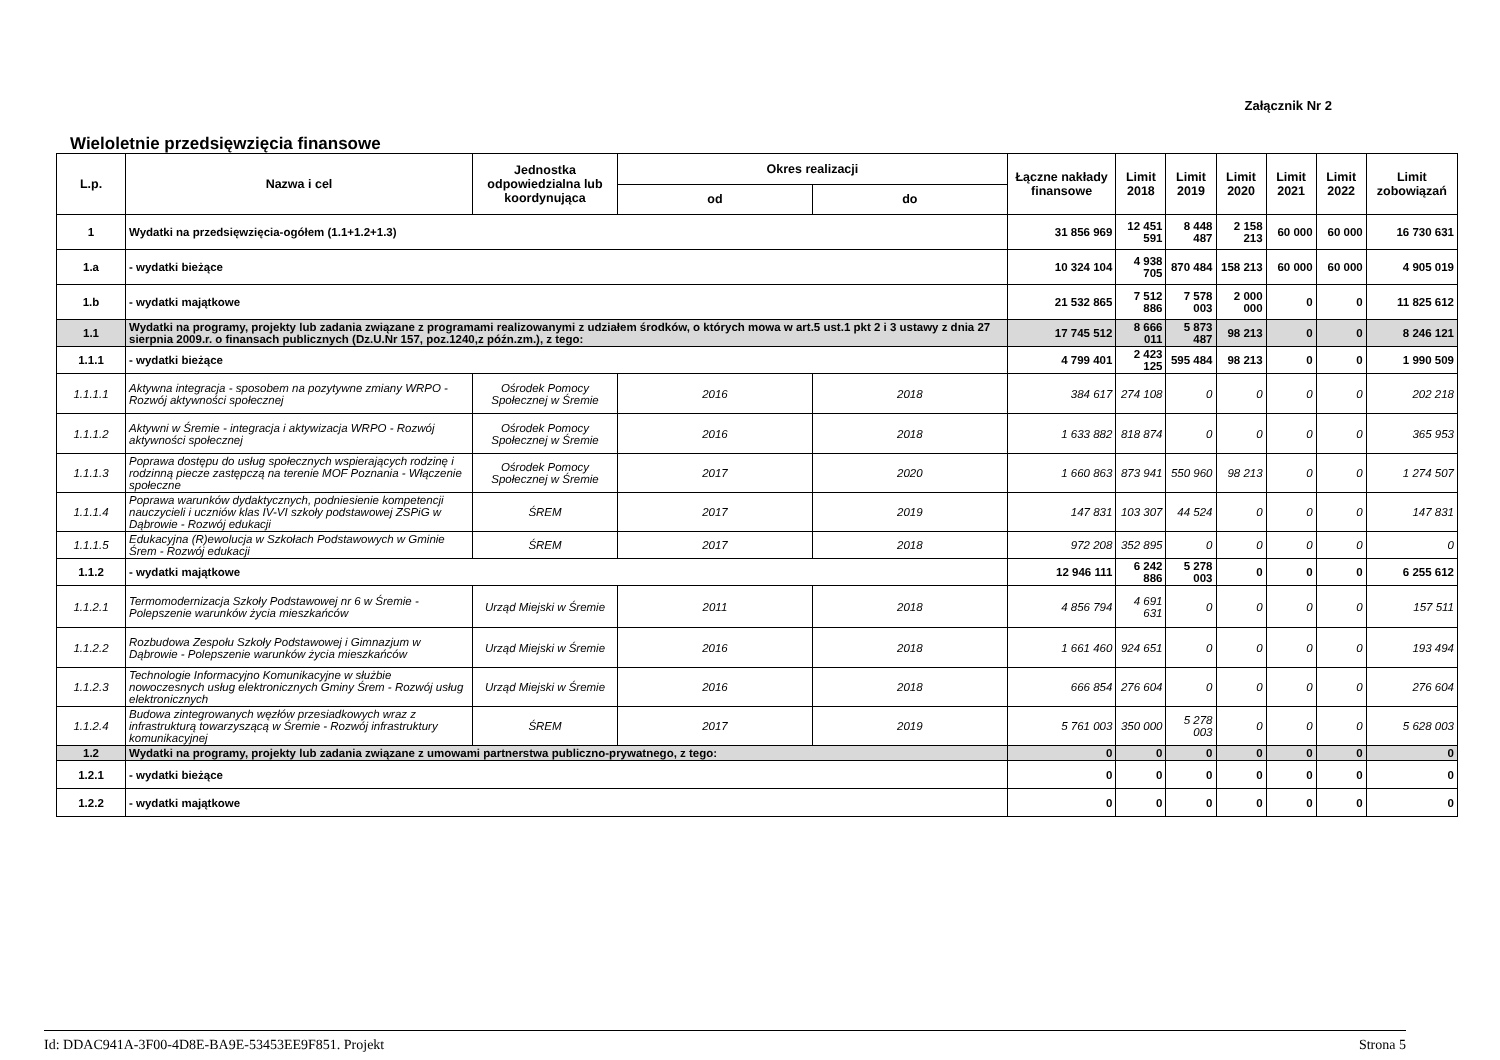Załącznik Nr 2
Wieloletnie przedsięwzięcia finansowe
| L.p. | Nazwa i cel | Jednostka odpowiedzialna lub koordynująca | Okres realizacji | | Łączne nakłady finansowe | Limit 2018 | Limit 2019 | Limit 2020 | Limit 2021 | Limit 2022 | Limit zobowiązań |
| --- | --- | --- | --- | --- | --- | --- | --- | --- | --- | --- | --- |
| | | | od | do | | | | | | | |
| 1 | Wydatki na przedsięwzięcia-ogółem (1.1+1.2+1.3) | | | | 31 856 969 | 12 451 591 | 8 448 487 | 2 158 213 | 60 000 | 60 000 | 16 730 631 |
| 1.a | - wydatki bieżące | | | | 10 324 104 | 4 938 705 | 870 484 | 158 213 | 60 000 | 60 000 | 4 905 019 |
| 1.b | - wydatki majątkowe | | | | 21 532 865 | 7 512 886 | 7 578 003 | 2 000 000 | 0 | 0 | 11 825 612 |
| 1.1 | Wydatki na programy, projekty lub zadania związane z programami realizowanymi z udziałem środków, o których mowa w art.5 ust.1 pkt 2 i 3 ustawy z dnia 27 sierpnia 2009.r. o finansach publicznych (Dz.U.Nr 157, poz.1240,z późn.zm.), z tego: | | | | 17 745 512 | 8 666 011 | 5 873 487 | 98 213 | 0 | 0 | 8 246 121 |
| 1.1.1 | - wydatki bieżące | | | | 4 799 401 | 2 423 125 | 595 484 | 98 213 | 0 | 0 | 1 990 509 |
| 1.1.1.1 | Aktywna integracja - sposobem na pozytywne zmiany WRPO - Rozwój aktywności społecznej | Ośrodek Pomocy Społecznej w Śremie | 2016 | 2018 | 384 617 | 274 108 | 0 | 0 | 0 | 0 | 202 218 |
| 1.1.1.2 | Aktywni w Śremie - integracja i aktywizacja WRPO - Rozwój aktywności społecznej | Ośrodek Pomocy Społecznej w Śremie | 2016 | 2018 | 1 633 882 | 818 874 | 0 | 0 | 0 | 0 | 365 953 |
| 1.1.1.3 | Poprawa dostępu do usług społecznych wspierających rodzinę i rodzinną piecze zastępczą na terenie MOF Poznania - Włączenie społeczne | Ośrodek Pomocy Społecznej w Śremie | 2017 | 2020 | 1 660 863 | 873 941 | 550 960 | 98 213 | 0 | 0 | 1 274 507 |
| 1.1.1.4 | Poprawa warunków dydaktycznych, podniesienie kompetencji nauczycieli i uczniów klas IV-VI szkoły podstawowej ZSPiG w Dąbrowie - Rozwój edukacji | ŚREM | 2017 | 2019 | 147 831 | 103 307 | 44 524 | 0 | 0 | 0 | 147 831 |
| 1.1.1.5 | Edukacyjna (R)ewolucja w Szkołach Podstawowych w Gminie Śrem - Rozwój edukacji | ŚREM | 2017 | 2018 | 972 208 | 352 895 | 0 | 0 | 0 | 0 | 0 |
| 1.1.2 | - wydatki majątkowe | | | | 12 946 111 | 6 242 886 | 5 278 003 | 0 | 0 | 0 | 6 255 612 |
| 1.1.2.1 | Termomodernizacja Szkoły Podstawowej nr 6 w Śremie - Polepszenie warunków życia mieszkańców | Urząd Miejski w Śremie | 2011 | 2018 | 4 856 794 | 4 691 631 | 0 | 0 | 0 | 0 | 157 511 |
| 1.1.2.2 | Rozbudowa Zespołu Szkoły Podstawowej i Gimnazjum w Dąbrowie - Polepszenie warunków życia mieszkańców | Urząd Miejski w Śremie | 2016 | 2018 | 1 661 460 | 924 651 | 0 | 0 | 0 | 0 | 193 494 |
| 1.1.2.3 | Technologie Informacyjno Komunikacyjne w służbie nowoczesnych usług elektronicznych Gminy Śrem - Rozwój usług elektronicznych | Urząd Miejski w Śremie | 2016 | 2018 | 666 854 | 276 604 | 0 | 0 | 0 | 0 | 276 604 |
| 1.1.2.4 | Budowa zintegrowanych węzłów przesiadkowych wraz z infrastrukturą towarzyszącą w Śremie - Rozwój infrastruktury komunikacyjnej | ŚREM | 2017 | 2019 | 5 761 003 | 350 000 | 5 278 003 | 0 | 0 | 0 | 5 628 003 |
| 1.2 | Wydatki na programy, projekty lub zadania związane z umowami partnerstwa publiczno-prywatnego, z tego: | | | | 0 | 0 | 0 | 0 | 0 | 0 | 0 |
| 1.2.1 | - wydatki bieżące | | | | 0 | 0 | 0 | 0 | 0 | 0 | 0 |
| 1.2.2 | - wydatki majątkowe | | | | 0 | 0 | 0 | 0 | 0 | 0 | 0 |
Id: DDAC941A-3F00-4D8E-BA9E-53453EE9F851. Projekt Strona 5